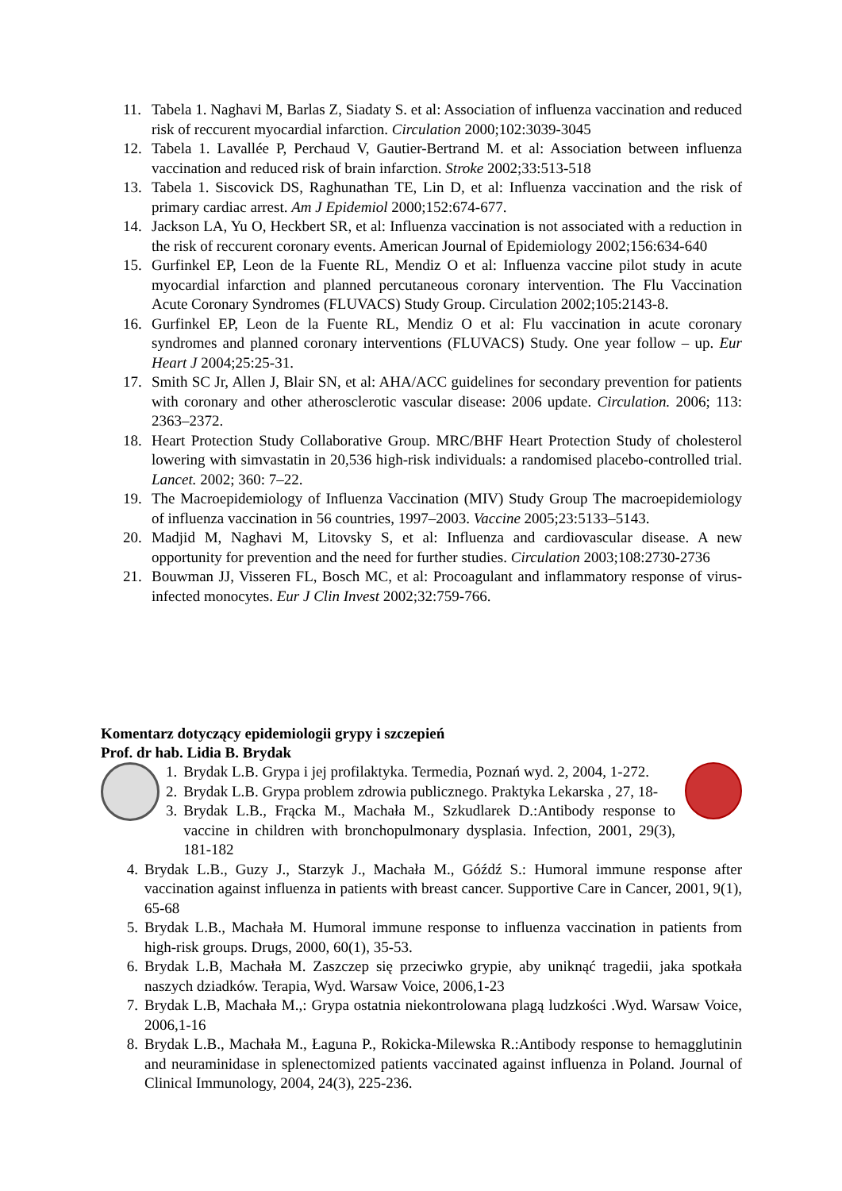11. Tabela 1. Naghavi M, Barlas Z, Siadaty S. et al: Association of influenza vaccination and reduced risk of reccurent myocardial infarction. Circulation 2000;102:3039-3045
12. Tabela 1. Lavallée P, Perchaud V, Gautier-Bertrand M. et al: Association between influenza vaccination and reduced risk of brain infarction. Stroke 2002;33:513-518
13. Tabela 1. Siscovick DS, Raghunathan TE, Lin D, et al: Influenza vaccination and the risk of primary cardiac arrest. Am J Epidemiol 2000;152:674-677.
14. Jackson LA, Yu O, Heckbert SR, et al: Influenza vaccination is not associated with a reduction in the risk of reccurent coronary events. American Journal of Epidemiology 2002;156:634-640
15. Gurfinkel EP, Leon de la Fuente RL, Mendiz O et al: Influenza vaccine pilot study in acute myocardial infarction and planned percutaneous coronary intervention. The Flu Vaccination Acute Coronary Syndromes (FLUVACS) Study Group. Circulation 2002;105:2143-8.
16. Gurfinkel EP, Leon de la Fuente RL, Mendiz O et al: Flu vaccination in acute coronary syndromes and planned coronary interventions (FLUVACS) Study. One year follow – up. Eur Heart J 2004;25:25-31.
17. Smith SC Jr, Allen J, Blair SN, et al: AHA/ACC guidelines for secondary prevention for patients with coronary and other atherosclerotic vascular disease: 2006 update. Circulation. 2006; 113: 2363–2372.
18. Heart Protection Study Collaborative Group. MRC/BHF Heart Protection Study of cholesterol lowering with simvastatin in 20,536 high-risk individuals: a randomised placebo-controlled trial. Lancet. 2002; 360: 7–22.
19. The Macroepidemiology of Influenza Vaccination (MIV) Study Group The macroepidemiology of influenza vaccination in 56 countries, 1997–2003. Vaccine 2005;23:5133–5143.
20. Madjid M, Naghavi M, Litovsky S, et al: Influenza and cardiovascular disease. A new opportunity for prevention and the need for further studies. Circulation 2003;108:2730-2736
21. Bouwman JJ, Visseren FL, Bosch MC, et al: Procoagulant and inflammatory response of virus-infected monocytes. Eur J Clin Invest 2002;32:759-766.
Komentarz dotyczący epidemiologii grypy i szczepień
Prof. dr hab. Lidia B. Brydak
1. Brydak L.B. Grypa i jej profilaktyka. Termedia, Poznań wyd. 2, 2004, 1-272.
2. Brydak L.B. Grypa problem zdrowia publicznego. Praktyka Lekarska , 27, 18-
3. Brydak L.B., Frącka M., Machała M., Szkudlarek D.:Antibody response to vaccine in children with bronchopulmonary dysplasia. Infection, 2001, 29(3), 181-182
4. Brydak L.B., Guzy J., Starzyk J., Machała M., Góźdź S.: Humoral immune response after vaccination against influenza in patients with breast cancer. Supportive Care in Cancer, 2001, 9(1), 65-68
5. Brydak L.B., Machała M. Humoral immune response to influenza vaccination in patients from high-risk groups. Drugs, 2000, 60(1), 35-53.
6. Brydak L.B, Machała M. Zaszczep się przeciwko grypie, aby uniknąć tragedii, jaka spotkała naszych dziadków. Terapia, Wyd. Warsaw Voice, 2006,1-23
7. Brydak L.B, Machała M.,: Grypa ostatnia niekontrolowana plagą ludzkości .Wyd. Warsaw Voice, 2006,1-16
8. Brydak L.B., Machała M., Łaguna P., Rokicka-Milewska R.:Antibody response to hemagglutinin and neuraminidase in splenectomized patients vaccinated against influenza in Poland. Journal of Clinical Immunology, 2004, 24(3), 225-236.